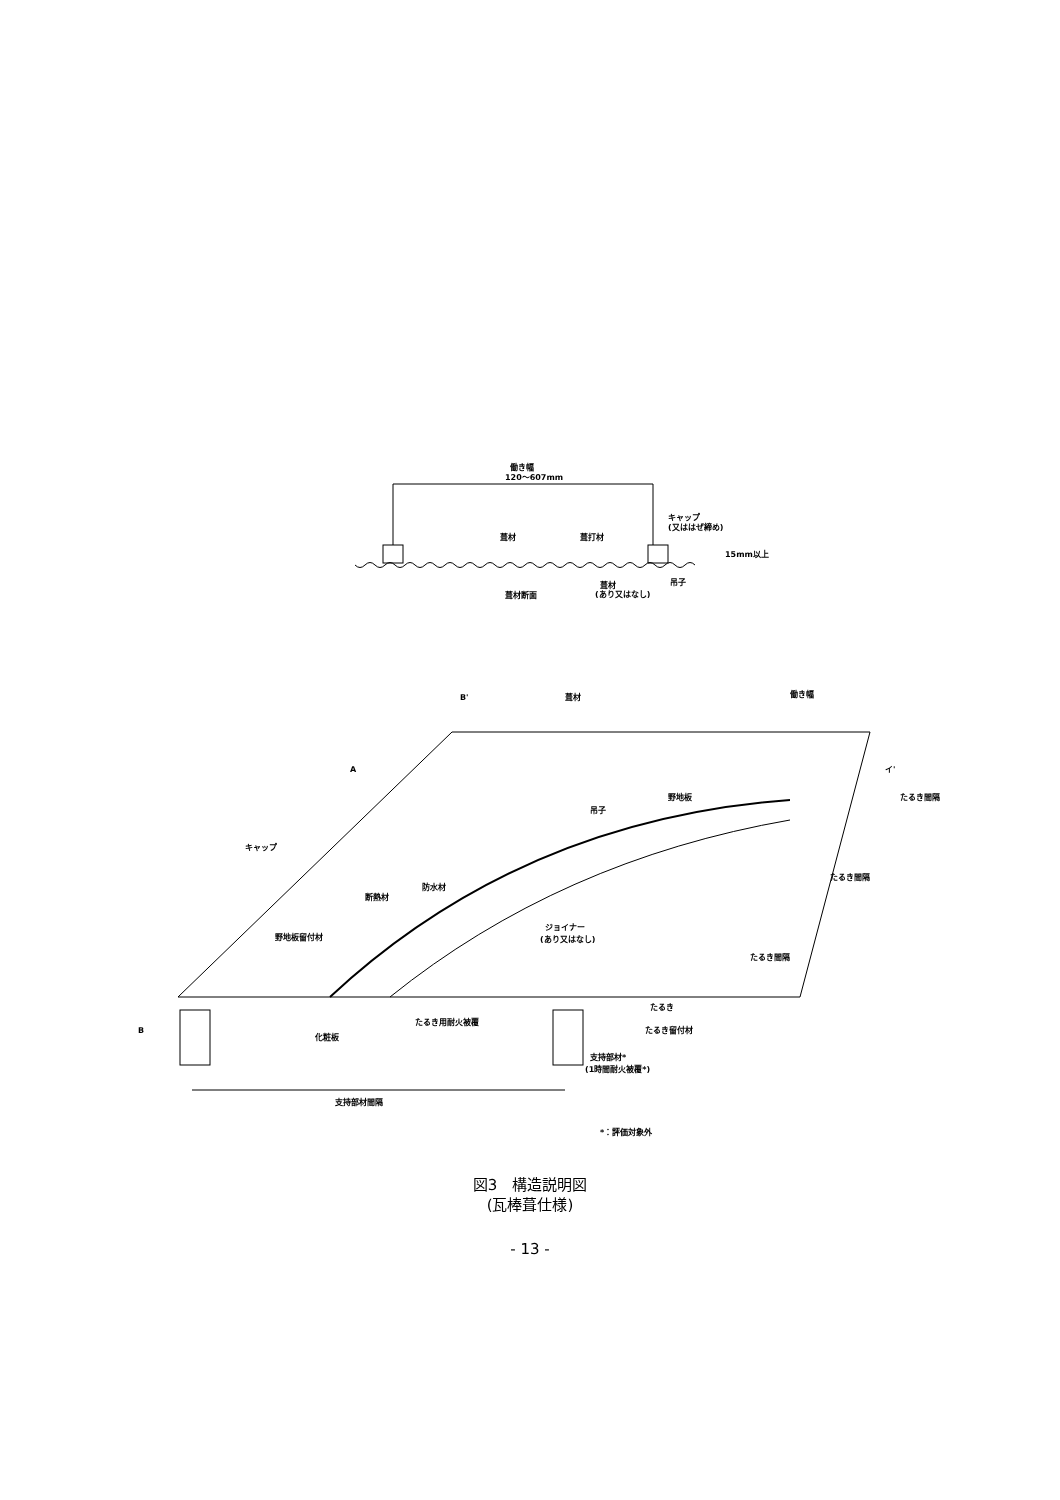働き幅
120～607mm
葺材
葺打材
キャップ
(又ははぜ締め)
15mm以上
吊子
葺材
(あり又はなし)
葺材断面
B'
葺材
働き幅
A
イ'
吊子
野地板
キャップ
防水材
断熱材
野地板留付材
ジョイナー
(あり又はなし)
B
化粧板
たるき用耐火被覆
たるき
たるき留付材
支持部材*
(1時間耐火被覆*)
支持部材間隔
たるき間隔
たるき間隔
たるき間隔
*：評価対象外
図3　構造説明図
(瓦棒葺仕様)
- 13 -